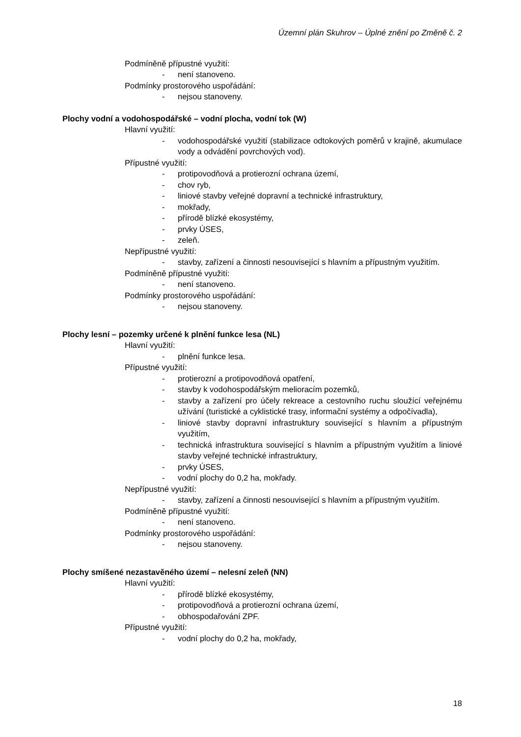Územní plán Skuhrov – Úplné znění po Změně č. 2
Podmíněně přípustné využití:
- není stanoveno.
Podmínky prostorového uspořádání:
- nejsou stanoveny.
Plochy vodní a vodohospodářské – vodní plocha, vodní tok (W)
Hlavní využití:
- vodohospodářské využití (stabilizace odtokových poměrů v krajině, akumulace vody a odvádění povrchových vod).
Přípustné využití:
- protipovodňová a protierozní ochrana území,
- chov ryb,
- liniové stavby veřejné dopravní a technické infrastruktury,
- mokřady,
- přírodě blízké ekosystémy,
- prvky ÚSES,
- zeleň.
Nepřípustné využití:
- stavby, zařízení a činnosti nesouvisející s hlavním a přípustným využitím.
Podmíněně přípustné využití:
- není stanoveno.
Podmínky prostorového uspořádání:
- nejsou stanoveny.
Plochy lesní – pozemky určené k plnění funkce lesa (NL)
Hlavní využití:
- plnění funkce lesa.
Přípustné využití:
- protierozní a protipovodňová opatření,
- stavby k vodohospodářským melioracím pozemků,
- stavby a zařízení pro účely rekreace a cestovního ruchu sloužící veřejnému užívání (turistické a cyklistické trasy, informační systémy a odpočívadla),
- liniové stavby dopravní infrastruktury související s hlavním a přípustným využitím,
- technická infrastruktura související s hlavním a přípustným využitím a liniové stavby veřejné technické infrastruktury,
- prvky ÚSES,
- vodní plochy do 0,2 ha, mokřady.
Nepřípustné využití:
- stavby, zařízení a činnosti nesouvisející s hlavním a přípustným využitím.
Podmíněně přípustné využití:
- není stanoveno.
Podmínky prostorového uspořádání:
- nejsou stanoveny.
Plochy smíšené nezastavěného území – nelesní zeleň (NN)
Hlavní využití:
- přírodě blízké ekosystémy,
- protipovodňová a protierozní ochrana území,
- obhospodařování ZPF.
Přípustné využití:
- vodní plochy do 0,2 ha, mokřady,
18